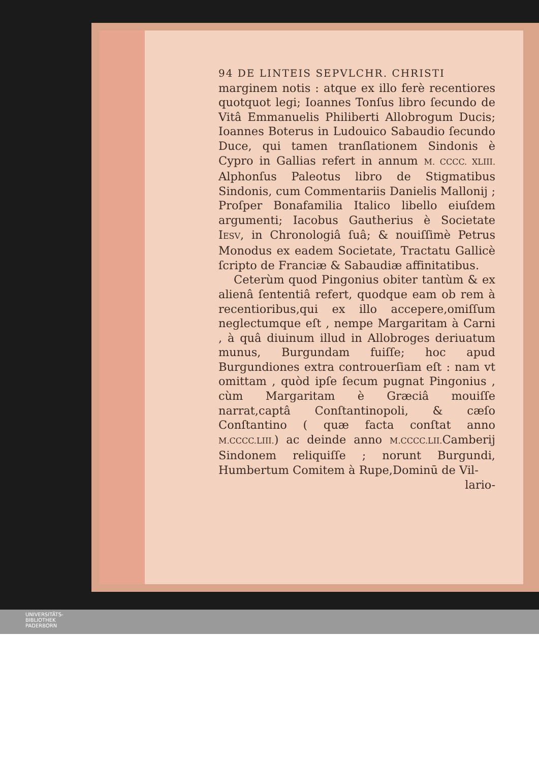94 DE LINTEIS SEPVLCHR. CHRISTI
marginem notis : atque ex illo ferè recentiores quotquot legi; Ioannes Tonſus libro ſecundo de Vitâ Emmanuelis Philiberti Allobrogum Ducis; Ioannes Boterus in Ludouico Sabaudio ſecundo Duce, qui tamen tranſlationem Sindonis è Cypro in Gallias refert in annum M. CCCC. XLIII. Alphonſus Paleotus libro de Stigmatibus Sindonis, cum Commentariis Danielis Mallonij ; Proſper Bonafamilia Italico libello eiuſdem argumenti; Iacobus Gautherius è Societate IESV, in Chronologiâ ſuâ; & nouiſſimè Petrus Monodus ex eadem Societate, Tractatu Gallicè ſcripto de Franciæ & Sabaudiæ affinitatibus.
Ceterùm quod Pingonius obiter tantùm & ex alienâ ſententiâ refert, quodque eam ob rem à recentioribus,qui ex illo accepere,omiſſum neglectumque eſt , nempe Margaritam à Carni , à quâ diuinum illud in Allobroges deriuatum munus, Burgundam fuiſſe; hoc apud Burgundiones extra controuerſiam eſt : nam vt omittam , quòd ipſe ſecum pugnat Pingonius , cùm Margaritam è Græciâ mouiſſe narrat,captâ Conſtantinopoli, & cæſo Conſtantino ( quæ facta conſtat anno M.CCCC.LIII.) ac deinde anno M.CCCC.LII. Camberij Sindonem reliquiſſe ; norunt Burgundi, Humbertum Comitem à Rupe,Dominū de Vil-
lario-
UNIVERSITÄTS-
BIBLIOTHEK
PADERBORN